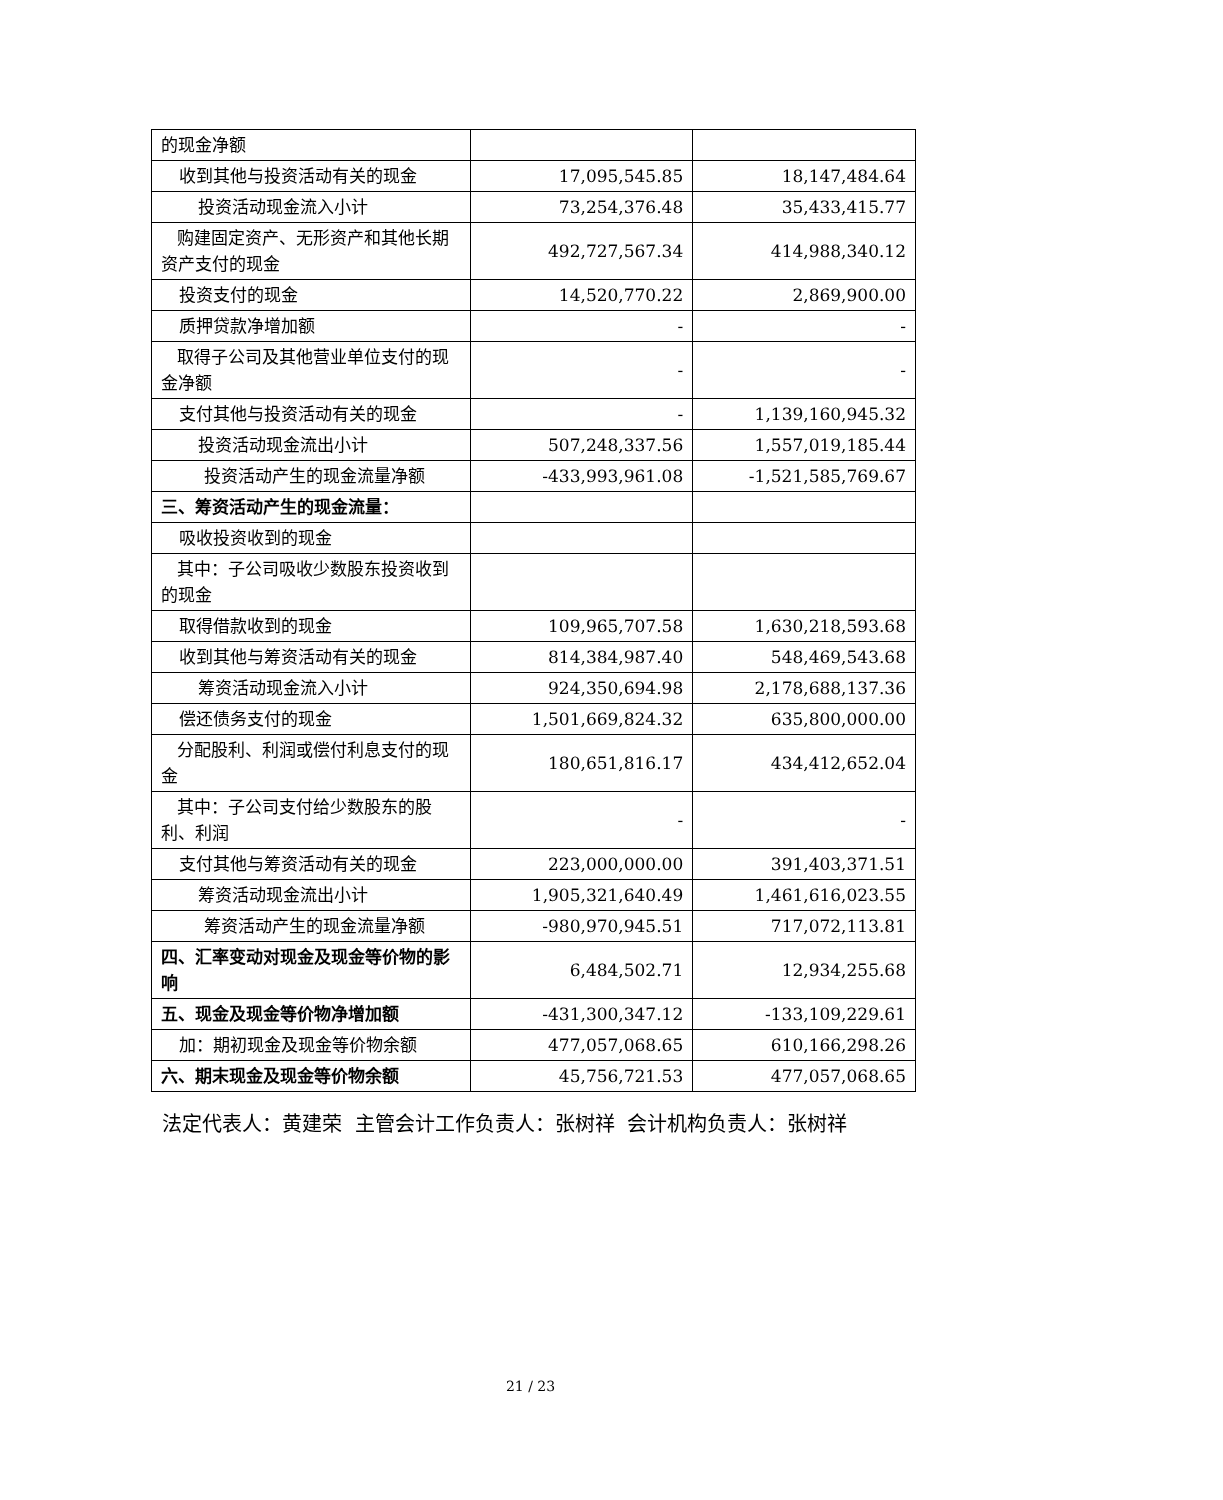| 的现金净额 | | |
| 收到其他与投资活动有关的现金 | 17,095,545.85 | 18,147,484.64 |
| 投资活动现金流入小计 | 73,254,376.48 | 35,433,415.77 |
| 购建固定资产、无形资产和其他长期资产支付的现金 | 492,727,567.34 | 414,988,340.12 |
| 投资支付的现金 | 14,520,770.22 | 2,869,900.00 |
| 质押贷款净增加额 | - | - |
| 取得子公司及其他营业单位支付的现金净额 | - | - |
| 支付其他与投资活动有关的现金 | - | 1,139,160,945.32 |
| 投资活动现金流出小计 | 507,248,337.56 | 1,557,019,185.44 |
| 投资活动产生的现金流量净额 | -433,993,961.08 | -1,521,585,769.67 |
| 三、筹资活动产生的现金流量： | | |
| 吸收投资收到的现金 | | |
| 其中：子公司吸收少数股东投资收到的现金 | | |
| 取得借款收到的现金 | 109,965,707.58 | 1,630,218,593.68 |
| 收到其他与筹资活动有关的现金 | 814,384,987.40 | 548,469,543.68 |
| 筹资活动现金流入小计 | 924,350,694.98 | 2,178,688,137.36 |
| 偿还债务支付的现金 | 1,501,669,824.32 | 635,800,000.00 |
| 分配股利、利润或偿付利息支付的现金 | 180,651,816.17 | 434,412,652.04 |
| 其中：子公司支付给少数股东的股利、利润 | - | - |
| 支付其他与筹资活动有关的现金 | 223,000,000.00 | 391,403,371.51 |
| 筹资活动现金流出小计 | 1,905,321,640.49 | 1,461,616,023.55 |
| 筹资活动产生的现金流量净额 | -980,970,945.51 | 717,072,113.81 |
| 四、汇率变动对现金及现金等价物的影响 | 6,484,502.71 | 12,934,255.68 |
| 五、现金及现金等价物净增加额 | -431,300,347.12 | -133,109,229.61 |
| 加：期初现金及现金等价物余额 | 477,057,068.65 | 610,166,298.26 |
| 六、期末现金及现金等价物余额 | 45,756,721.53 | 477,057,068.65 |
法定代表人：黄建荣 主管会计工作负责人：张树祥 会计机构负责人：张树祥
21 / 23